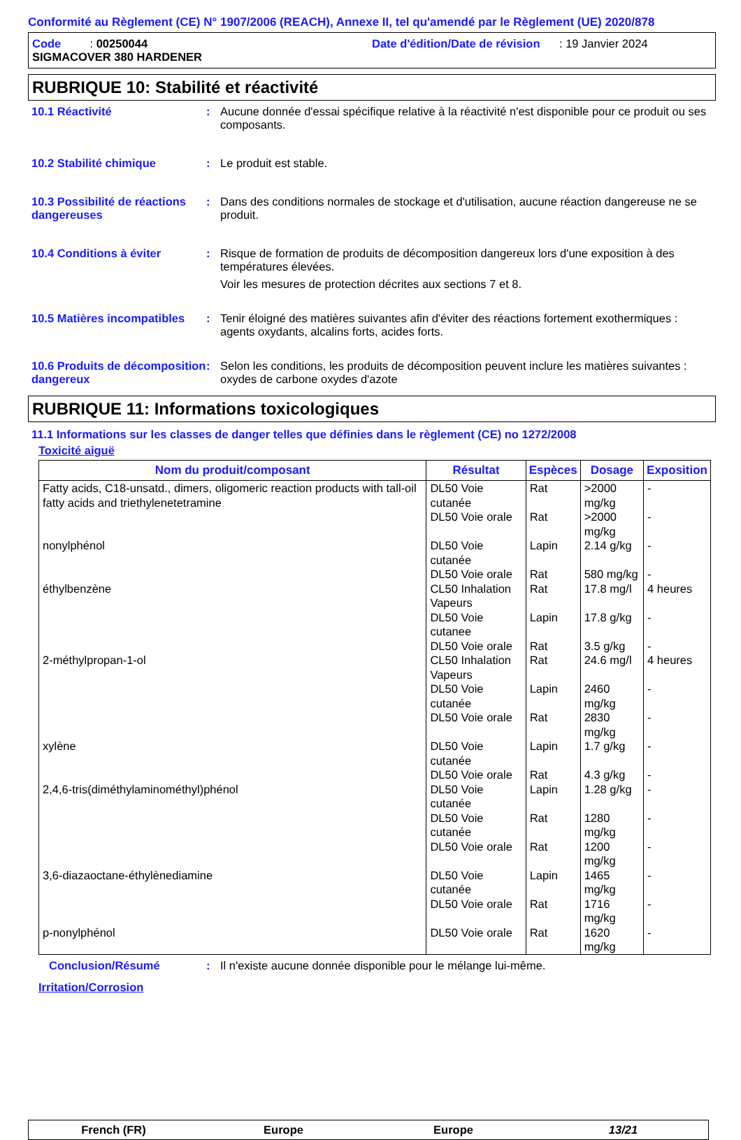Conformité au Règlement (CE) N° 1907/2006 (REACH), Annexe II, tel qu'amendé par le Règlement (UE) 2020/878
Code : 00250044
Date d'édition/Date de révision : 19 Janvier 2024
SIGMACOVER 380 HARDENER
RUBRIQUE 10: Stabilité et réactivité
10.1 Réactivité : Aucune donnée d'essai spécifique relative à la réactivité n'est disponible pour ce produit ou ses composants.
10.2 Stabilité chimique : Le produit est stable.
10.3 Possibilité de réactions dangereuses
: Dans des conditions normales de stockage et d'utilisation, aucune réaction dangereuse ne se produit.
10.4 Conditions à éviter : Risque de formation de produits de décomposition dangereux lors d'une exposition à des températures élevées.
Voir les mesures de protection décrites aux sections 7 et 8.
10.5 Matières incompatibles
: Tenir éloigné des matières suivantes afin d'éviter des réactions fortement exothermiques : agents oxydants, alcalins forts, acides forts.
10.6 Produits de décomposition dangereux
: Selon les conditions, les produits de décomposition peuvent inclure les matières suivantes : oxydes de carbone oxydes d'azote
RUBRIQUE 11: Informations toxicologiques
11.1 Informations sur les classes de danger telles que définies dans le règlement (CE) no 1272/2008
Toxicité aiguë
| Nom du produit/composant | Résultat | Espèces | Dosage | Exposition |
| --- | --- | --- | --- | --- |
| Fatty acids, C18-unsatd., dimers, oligomeric reaction products with tall-oil fatty acids and triethylenetetramine | DL50 Voie cutanée | Rat | >2000 mg/kg | - |
| | DL50 Voie orale | Rat | >2000 mg/kg | - |
| nonylphénol | DL50 Voie cutanée | Lapin | 2.14 g/kg | - |
| | DL50 Voie orale | Rat | 580 mg/kg | - |
| éthylbenzène | CL50 Inhalation Vapeurs | Rat | 17.8 mg/l | 4 heures |
| | DL50 Voie cutanee | Lapin | 17.8 g/kg | - |
| | DL50 Voie orale | Rat | 3.5 g/kg | - |
| 2-méthylpropan-1-ol | CL50 Inhalation Vapeurs | Rat | 24.6 mg/l | 4 heures |
| | DL50 Voie cutanée | Lapin | 2460 mg/kg | - |
| | DL50 Voie orale | Rat | 2830 mg/kg | - |
| xylène | DL50 Voie cutanée | Lapin | 1.7 g/kg | - |
| | DL50 Voie orale | Rat | 4.3 g/kg | - |
| 2,4,6-tris(diméthylaminométhyl)phénol | DL50 Voie cutanée | Lapin | 1.28 g/kg | - |
| | DL50 Voie cutanée | Rat | 1280 mg/kg | - |
| | DL50 Voie orale | Rat | 1200 mg/kg | - |
| 3,6-diazaoctane-éthylènediamine | DL50 Voie cutanée | Lapin | 1465 mg/kg | - |
| | DL50 Voie orale | Rat | 1716 mg/kg | - |
| p-nonylphénol | DL50 Voie orale | Rat | 1620 mg/kg | - |
Conclusion/Résumé : Il n'existe aucune donnée disponible pour le mélange lui-même.
Irritation/Corrosion
French (FR) Europe Europe 13/21